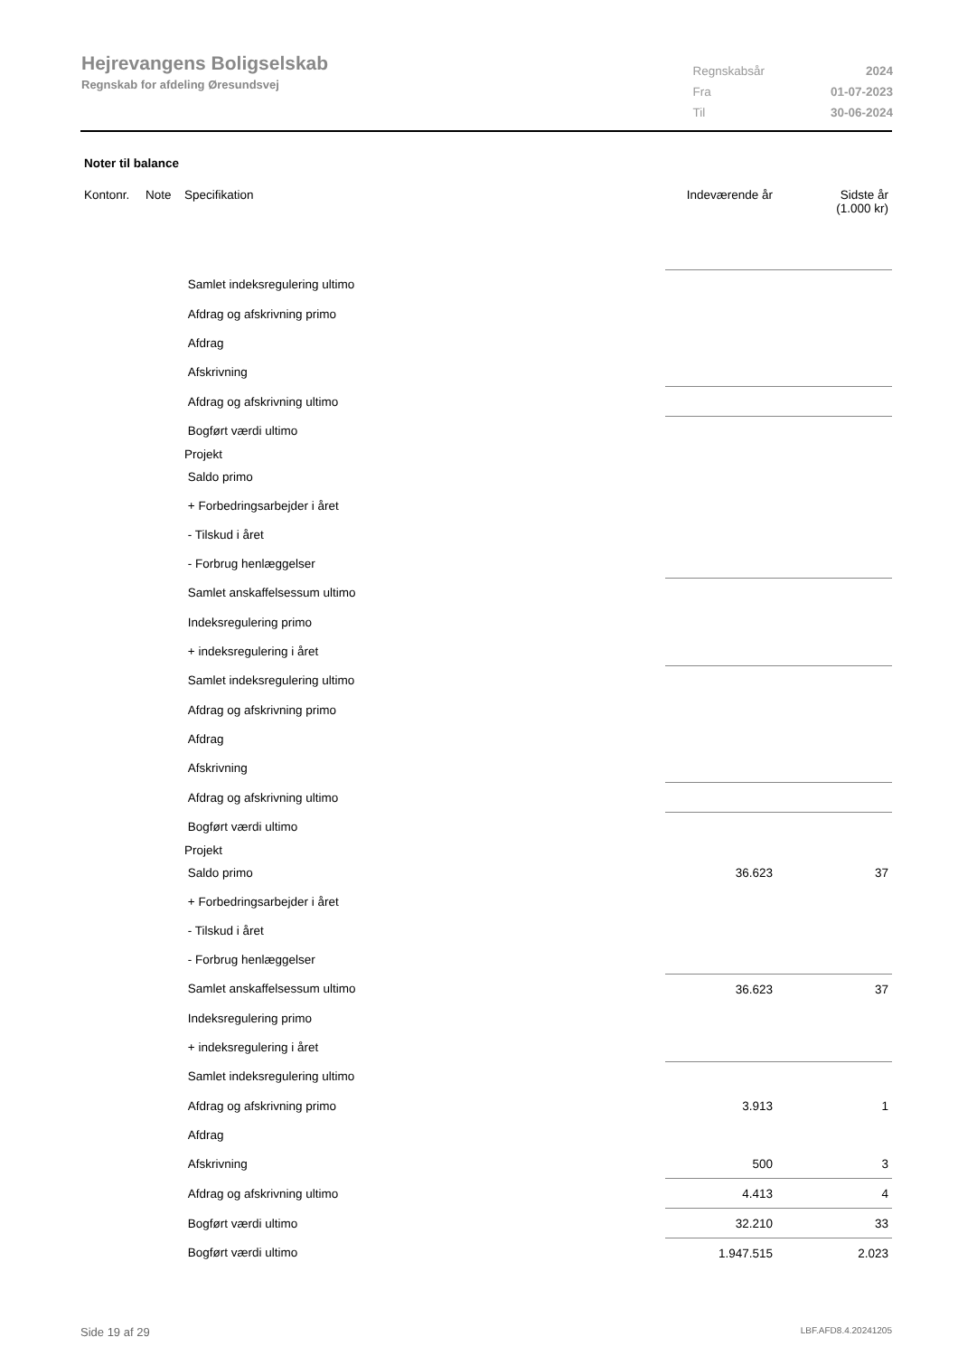Hejrevangens Boligselskab
Regnskab for afdeling Øresundsvej
| Regnskabsår | 2024 |
| Fra | 01-07-2023 |
| Til | 30-06-2024 |
Noter til balance
| Kontonr. | Note | Specifikation | Indeværende år | Sidste år (1.000 kr) |
| --- | --- | --- | --- | --- |
| | | Samlet indeksregulering ultimo | | |
| | | Afdrag og afskrivning primo | | |
| | | Afdrag | | |
| | | Afskrivning | | |
| | | Afdrag og afskrivning ultimo | | |
| | | Bogført værdi ultimo | | |
| | | Projekt | | |
| | | Saldo primo | | |
| | | + Forbedringsarbejder i året | | |
| | | - Tilskud i året | | |
| | | - Forbrug henlæggelser | | |
| | | Samlet anskaffelsessum ultimo | | |
| | | Indeksregulering primo | | |
| | | + indeksregulering i året | | |
| | | Samlet indeksregulering ultimo | | |
| | | Afdrag og afskrivning primo | | |
| | | Afdrag | | |
| | | Afskrivning | | |
| | | Afdrag og afskrivning ultimo | | |
| | | Bogført værdi ultimo | | |
| | | Projekt | | |
| | | Saldo primo | 36.623 | 37 |
| | | + Forbedringsarbejder i året | | |
| | | - Tilskud i året | | |
| | | - Forbrug henlæggelser | | |
| | | Samlet anskaffelsessum ultimo | 36.623 | 37 |
| | | Indeksregulering primo | | |
| | | + indeksregulering i året | | |
| | | Samlet indeksregulering ultimo | | |
| | | Afdrag og afskrivning primo | 3.913 | 1 |
| | | Afdrag | | |
| | | Afskrivning | 500 | 3 |
| | | Afdrag og afskrivning ultimo | 4.413 | 4 |
| | | Bogført værdi ultimo | 32.210 | 33 |
| | | Bogført værdi ultimo | 1.947.515 | 2.023 |
Side 19 af 29 LBF.AFD8.4.20241205